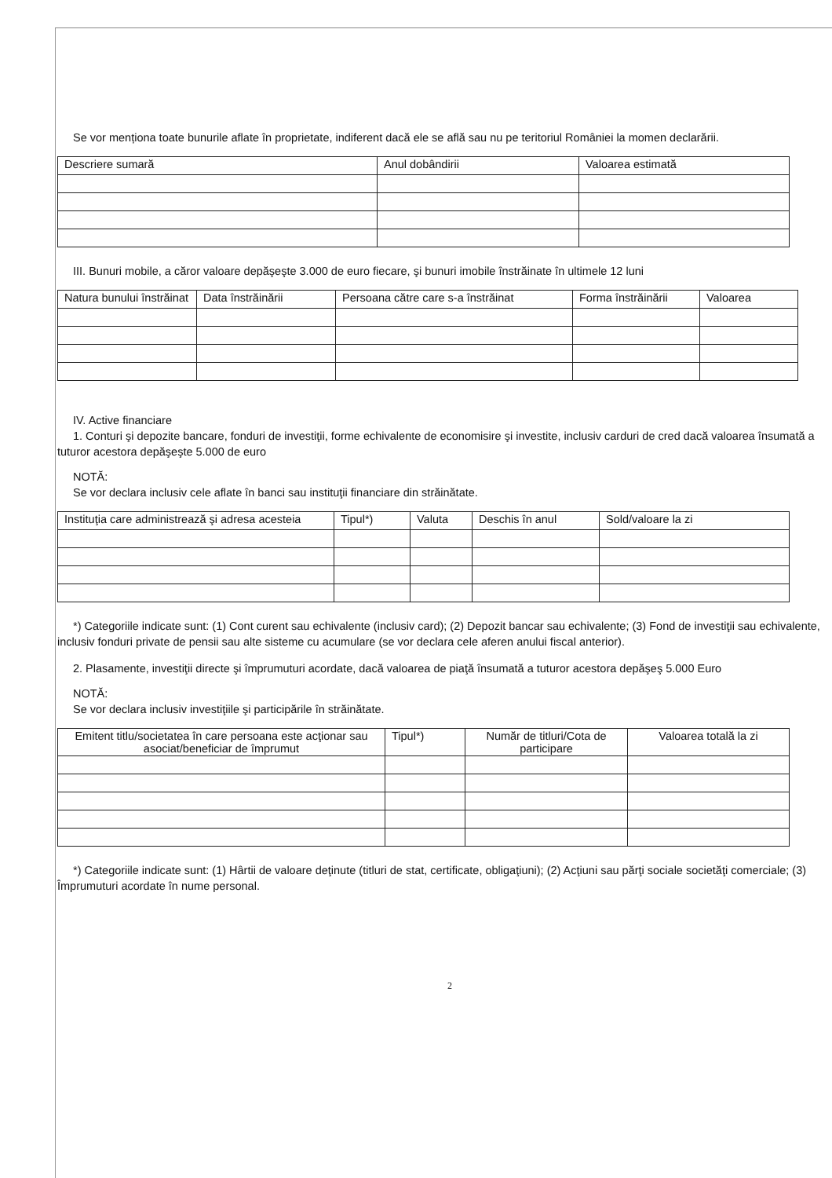Se vor menționa toate bunurile aflate în proprietate, indiferent dacă ele se află sau nu pe teritoriul României la momen declarării.
| Descriere sumară | Anul dobândirii | Valoarea estimată |
| --- | --- | --- |
III. Bunuri mobile, a căror valoare depăşeşte 3.000 de euro fiecare, şi bunuri imobile înstrăinate în ultimele 12 luni
| Natura bunului înstrăinat | Data înstrăinării | Persoana către care s-a înstrăinat | Forma înstrăinării | Valoarea |
| --- | --- | --- | --- | --- |
IV. Active financiare
1. Conturi şi depozite bancare, fonduri de investiţii, forme echivalente de economisire şi investite, inclusiv carduri de cred dacă valoarea însumată a tuturor acestora depăşeşte 5.000 de euro
NOTĂ:
Se vor declara inclusiv cele aflate în banci sau instituţii financiare din străinătate.
| Instituţia care administrează şi adresa acesteia | Tipul*) | Valuta | Deschis în anul | Sold/valoare la zi |
| --- | --- | --- | --- | --- |
*) Categoriile indicate sunt: (1) Cont curent sau echivalente (inclusiv card); (2) Depozit bancar sau echivalente; (3) Fond de investiţii sau echivalente, inclusiv fonduri private de pensii sau alte sisteme cu acumulare (se vor declara cele aferen anului fiscal anterior).
2. Plasamente, investiţii directe şi împrumuturi acordate, dacă valoarea de piaţă însumată a tuturor acestora depăşeş 5.000 Euro
NOTĂ:
Se vor declara inclusiv investiţiile şi participările în străinătate.
| Emitent titlu/societatea în care persoana este acţionar sau asociat/beneficiar de împrumut | Tipul*) | Număr de titluri/Cota de participare | Valoarea totală la zi |
| --- | --- | --- | --- |
*) Categoriile indicate sunt: (1) Hârtii de valoare deţinute (titluri de stat, certificate, obligaţiuni); (2) Acţiuni sau părţi sociale societăţi comerciale; (3) Împrumuturi acordate în nume personal.
2